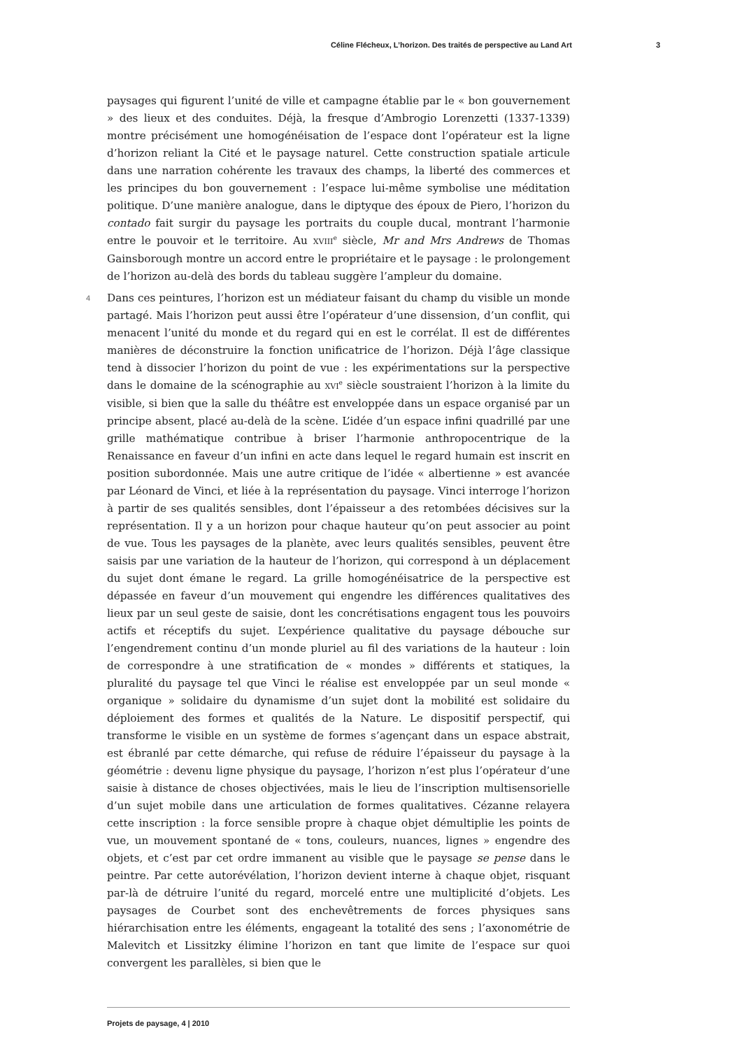Céline Flécheux, L’horizon. Des traités de perspective au Land Art 3
paysages qui figurent l’unité de ville et campagne établie par le « bon gouvernement » des lieux et des conduites. Déjà, la fresque d’Ambrogio Lorenzetti (1337-1339) montre précisément une homogénéisation de l’espace dont l’opérateur est la ligne d’horizon reliant la Cité et le paysage naturel. Cette construction spatiale articule dans une narration cohérente les travaux des champs, la liberté des commerces et les principes du bon gouvernement : l’espace lui-même symbolise une méditation politique. D’une manière analogue, dans le diptyque des époux de Piero, l’horizon du contado fait surgir du paysage les portraits du couple ducal, montrant l’harmonie entre le pouvoir et le territoire. Au XVIII<sup>e</sup> siècle, Mr and Mrs Andrews de Thomas Gainsborough montre un accord entre le propriétaire et le paysage : le prolongement de l’horizon au-delà des bords du tableau suggère l’ampleur du domaine.
4 Dans ces peintures, l’horizon est un médiateur faisant du champ du visible un monde partagé. Mais l’horizon peut aussi être l’opérateur d’une dissension, d’un conflit, qui menacent l’unité du monde et du regard qui en est le corrélat. Il est de différentes manières de déconstruire la fonction unificatrice de l’horizon. Déjà l’âge classique tend à dissocier l’horizon du point de vue : les expérimentations sur la perspective dans le domaine de la scénographie au XVI<sup>e</sup> siècle soustraient l’horizon à la limite du visible, si bien que la salle du théâtre est enveloppée dans un espace organisé par un principe absent, placé au-delà de la scène. L’idée d’un espace infini quadrillé par une grille mathématique contribue à briser l’harmonie anthropocentrique de la Renaissance en faveur d’un infini en acte dans lequel le regard humain est inscrit en position subordonnée. Mais une autre critique de l’idée « albertienne » est avancée par Léonard de Vinci, et liée à la représentation du paysage. Vinci interroge l’horizon à partir de ses qualités sensibles, dont l’épaisseur a des retombées décisives sur la représentation. Il y a un horizon pour chaque hauteur qu’on peut associer au point de vue. Tous les paysages de la planète, avec leurs qualités sensibles, peuvent être saisis par une variation de la hauteur de l’horizon, qui correspond à un déplacement du sujet dont émane le regard. La grille homogénéisatrice de la perspective est dépassée en faveur d’un mouvement qui engendre les différences qualitatives des lieux par un seul geste de saisie, dont les concrétisations engagent tous les pouvoirs actifs et réceptifs du sujet. L’expérience qualitative du paysage débouche sur l’engendrement continu d’un monde pluriel au fil des variations de la hauteur : loin de correspondre à une stratification de « mondes » différents et statiques, la pluralité du paysage tel que Vinci le réalise est enveloppée par un seul monde « organique » solidaire du dynamisme d’un sujet dont la mobilité est solidaire du déploiement des formes et qualités de la Nature. Le dispositif perspectif, qui transforme le visible en un système de formes s’agençant dans un espace abstrait, est ébranlé par cette démarche, qui refuse de réduire l’épaisseur du paysage à la géométrie : devenu ligne physique du paysage, l’horizon n’est plus l’opérateur d’une saisie à distance de choses objectivées, mais le lieu de l’inscription multisensorielle d’un sujet mobile dans une articulation de formes qualitatives. Cézanne relayera cette inscription : la force sensible propre à chaque objet démultiplie les points de vue, un mouvement spontané de « tons, couleurs, nuances, lignes » engendre des objets, et c’est par cet ordre immanent au visible que le paysage se pense dans le peintre. Par cette autorévélation, l’horizon devient interne à chaque objet, risquant par-là de détruire l’unité du regard, morcelé entre une multiplicité d’objets. Les paysages de Courbet sont des enchevêtrements de forces physiques sans hiérarchisation entre les éléments, engageant la totalité des sens ; l’axonométrie de Malevitch et Lissitzky élimine l’horizon en tant que limite de l’espace sur quoi convergent les parallèles, si bien que le
Projets de paysage, 4 | 2010